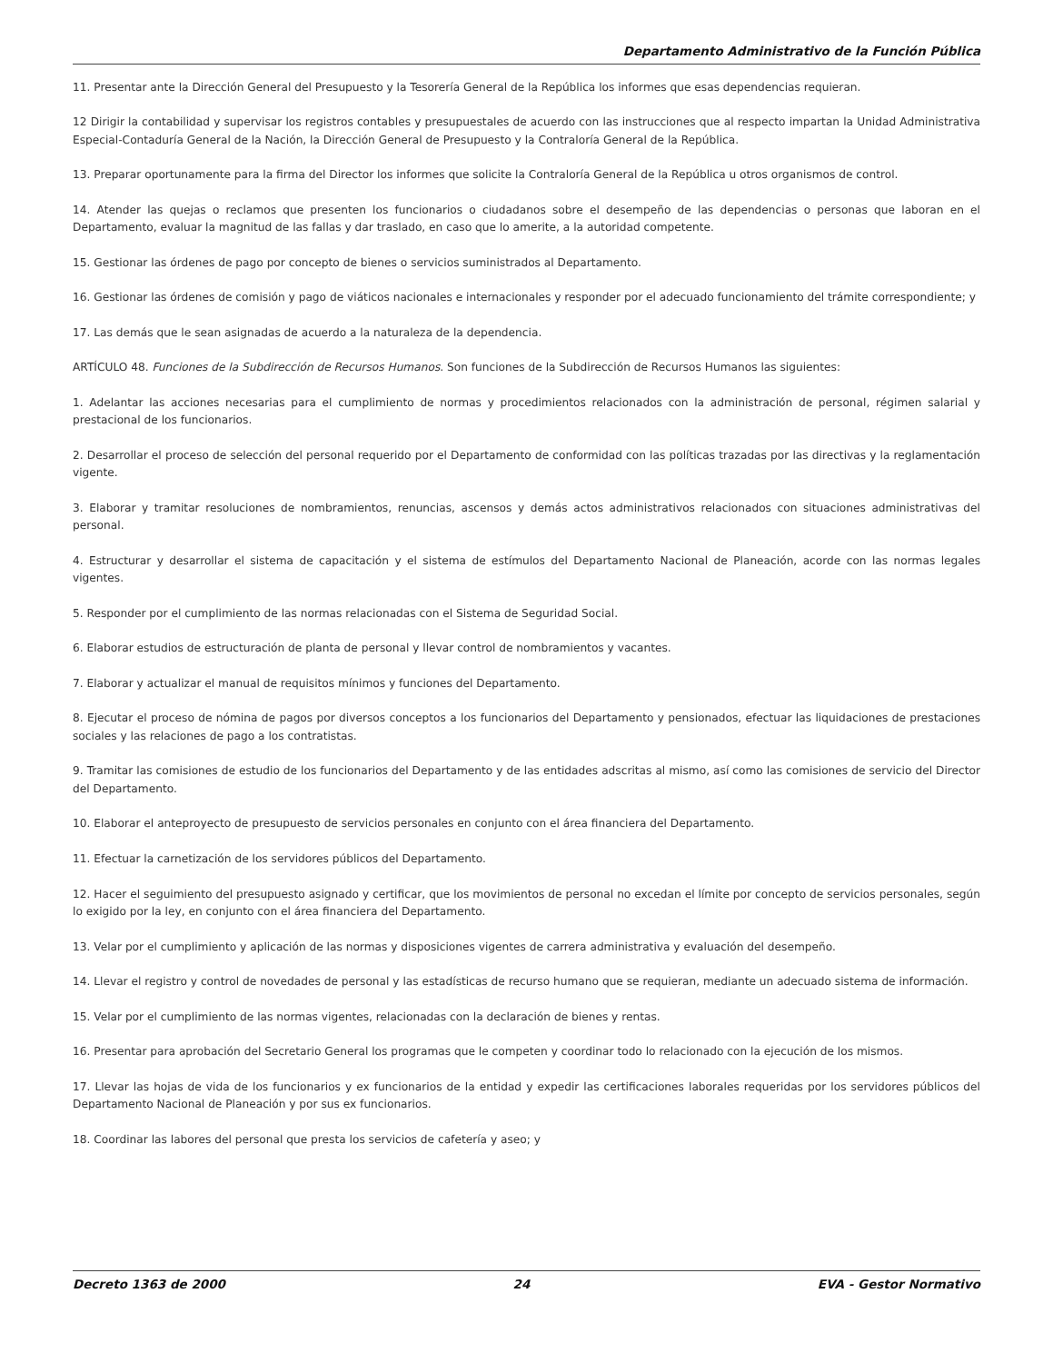Departamento Administrativo de la Función Pública
11. Presentar ante la Dirección General del Presupuesto y la Tesorería General de la República los informes que esas dependencias requieran.
12 Dirigir la contabilidad y supervisar los registros contables y presupuestales de acuerdo con las instrucciones que al respecto impartan la Unidad Administrativa Especial-Contaduría General de la Nación, la Dirección General de Presupuesto y la Contraloría General de la República.
13. Preparar oportunamente para la firma del Director los informes que solicite la Contraloría General de la República u otros organismos de control.
14. Atender las quejas o reclamos que presenten los funcionarios o ciudadanos sobre el desempeño de las dependencias o personas que laboran en el Departamento, evaluar la magnitud de las fallas y dar traslado, en caso que lo amerite, a la autoridad competente.
15. Gestionar las órdenes de pago por concepto de bienes o servicios suministrados al Departamento.
16. Gestionar las órdenes de comisión y pago de viáticos nacionales e internacionales y responder por el adecuado funcionamiento del trámite correspondiente; y
17. Las demás que le sean asignadas de acuerdo a la naturaleza de la dependencia.
ARTÍCULO 48. Funciones de la Subdirección de Recursos Humanos. Son funciones de la Subdirección de Recursos Humanos las siguientes:
1. Adelantar las acciones necesarias para el cumplimiento de normas y procedimientos relacionados con la administración de personal, régimen salarial y prestacional de los funcionarios.
2. Desarrollar el proceso de selección del personal requerido por el Departamento de conformidad con las políticas trazadas por las directivas y la reglamentación vigente.
3. Elaborar y tramitar resoluciones de nombramientos, renuncias, ascensos y demás actos administrativos relacionados con situaciones administrativas del personal.
4. Estructurar y desarrollar el sistema de capacitación y el sistema de estímulos del Departamento Nacional de Planeación, acorde con las normas legales vigentes.
5. Responder por el cumplimiento de las normas relacionadas con el Sistema de Seguridad Social.
6. Elaborar estudios de estructuración de planta de personal y llevar control de nombramientos y vacantes.
7. Elaborar y actualizar el manual de requisitos mínimos y funciones del Departamento.
8. Ejecutar el proceso de nómina de pagos por diversos conceptos a los funcionarios del Departamento y pensionados, efectuar las liquidaciones de prestaciones sociales y las relaciones de pago a los contratistas.
9. Tramitar las comisiones de estudio de los funcionarios del Departamento y de las entidades adscritas al mismo, así como las comisiones de servicio del Director del Departamento.
10. Elaborar el anteproyecto de presupuesto de servicios personales en conjunto con el área financiera del Departamento.
11. Efectuar la carnetización de los servidores públicos del Departamento.
12. Hacer el seguimiento del presupuesto asignado y certificar, que los movimientos de personal no excedan el límite por concepto de servicios personales, según lo exigido por la ley, en conjunto con el área financiera del Departamento.
13. Velar por el cumplimiento y aplicación de las normas y disposiciones vigentes de carrera administrativa y evaluación del desempeño.
14. Llevar el registro y control de novedades de personal y las estadísticas de recurso humano que se requieran, mediante un adecuado sistema de información.
15. Velar por el cumplimiento de las normas vigentes, relacionadas con la declaración de bienes y rentas.
16. Presentar para aprobación del Secretario General los programas que le competen y coordinar todo lo relacionado con la ejecución de los mismos.
17. Llevar las hojas de vida de los funcionarios y ex funcionarios de la entidad y expedir las certificaciones laborales requeridas por los servidores públicos del Departamento Nacional de Planeación y por sus ex funcionarios.
18. Coordinar las labores del personal que presta los servicios de cafetería y aseo; y
Decreto 1363 de 2000 24 EVA - Gestor Normativo